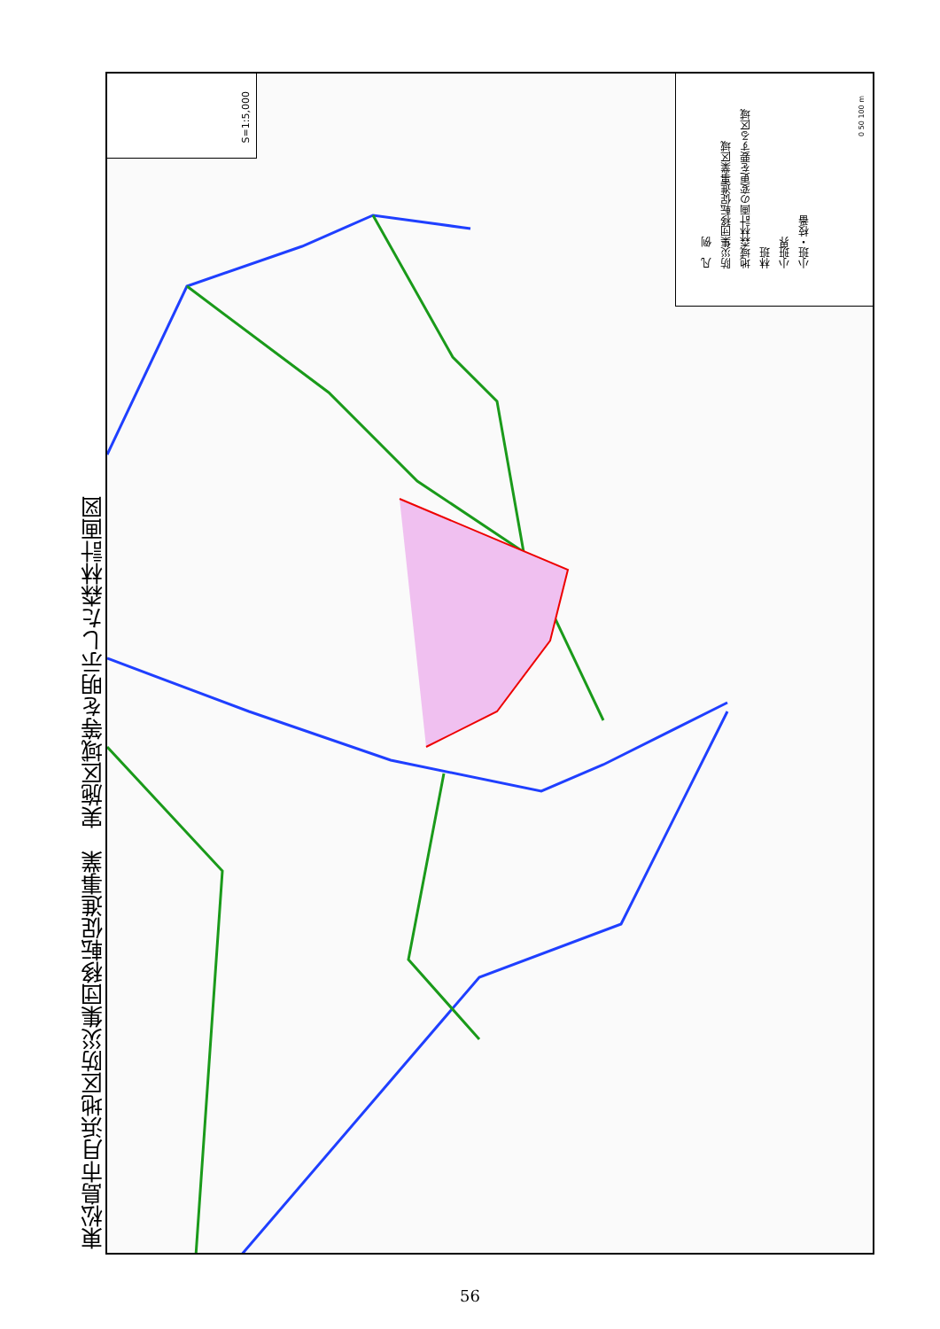東松島市月浜地区防災集団移転促進事業　実施区域等を明示した森林計画図
S=1:5,000
凡　例
防災集団移転促進事業区域
地域森林計画の変更を要する区域
林班
小班界
小班・枝番
0 50 100 m
56